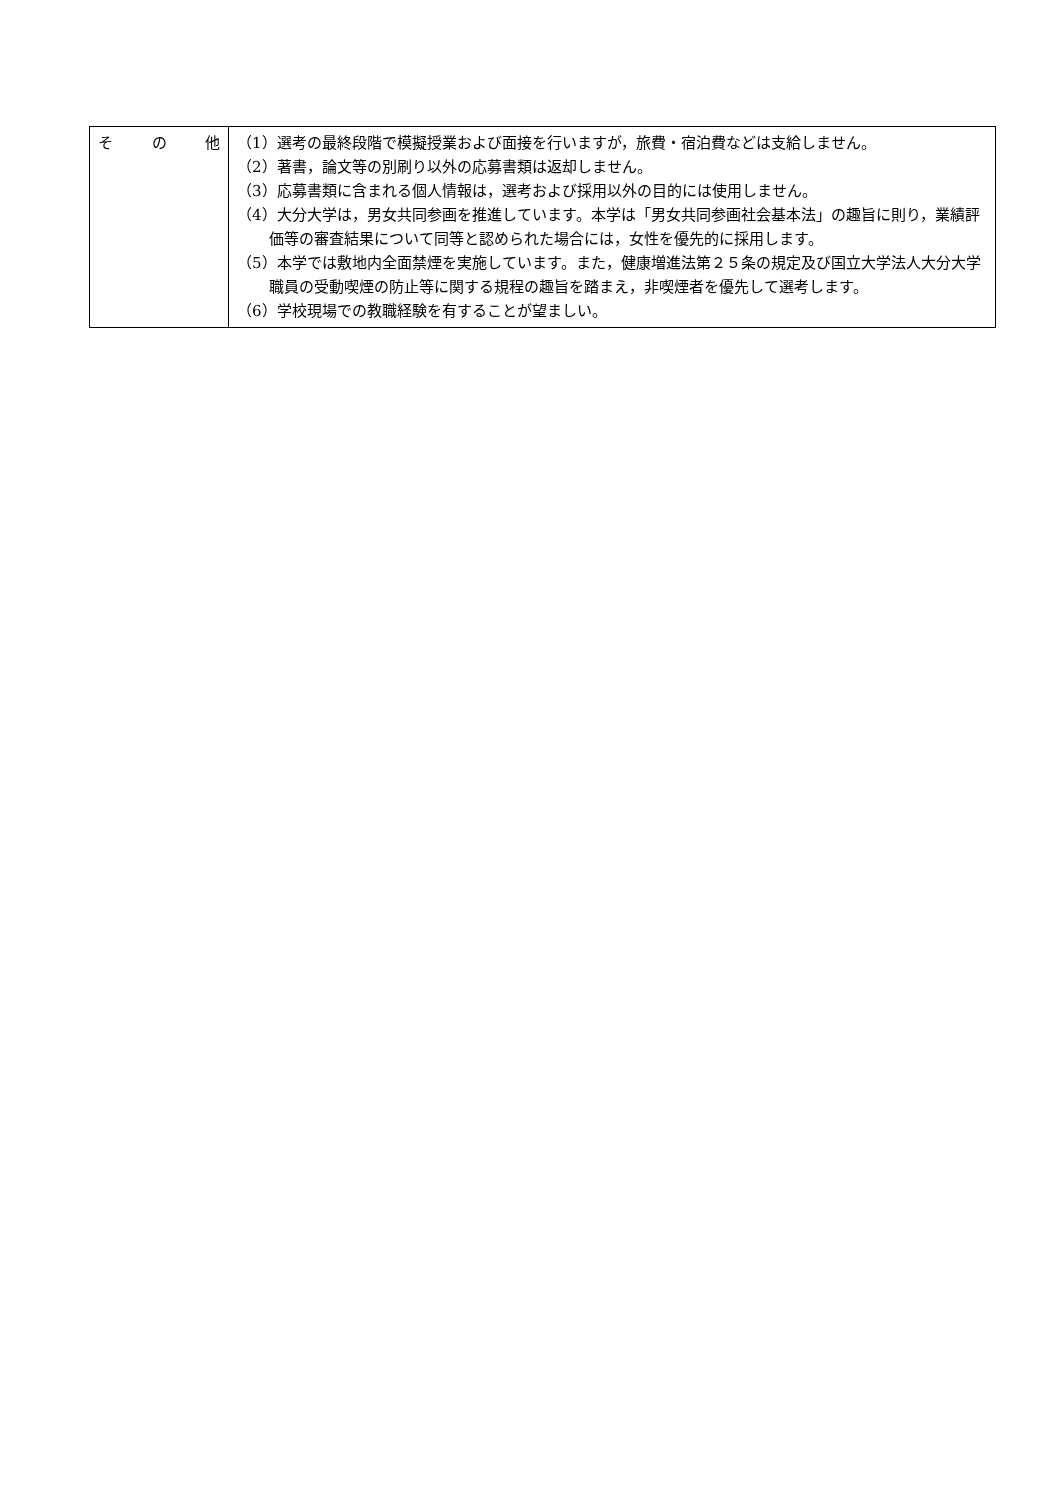| そ の 他 | （1）選考の最終段階で模擬授業および面接を行いますが，旅費・宿泊費などは支給しません。 （2）著書，論文等の別刷り以外の応募書類は返却しません。 （3）応募書類に含まれる個人情報は，選考および採用以外の目的には使用しません。 （4）大分大学は，男女共同参画を推進しています。本学は「男女共同参画社会基本法」の趣旨に則り，業績評価等の審査結果について同等と認められた場合には，女性を優先的に採用します。 （5）本学では敷地内全面禁煙を実施しています。また，健康増進法第２５条の規定及び国立大学法人大分大学職員の受動喫煙の防止等に関する規程の趣旨を踏まえ，非喫煙者を優先して選考します。 （6）学校現場での教職経験を有することが望ましい。 |